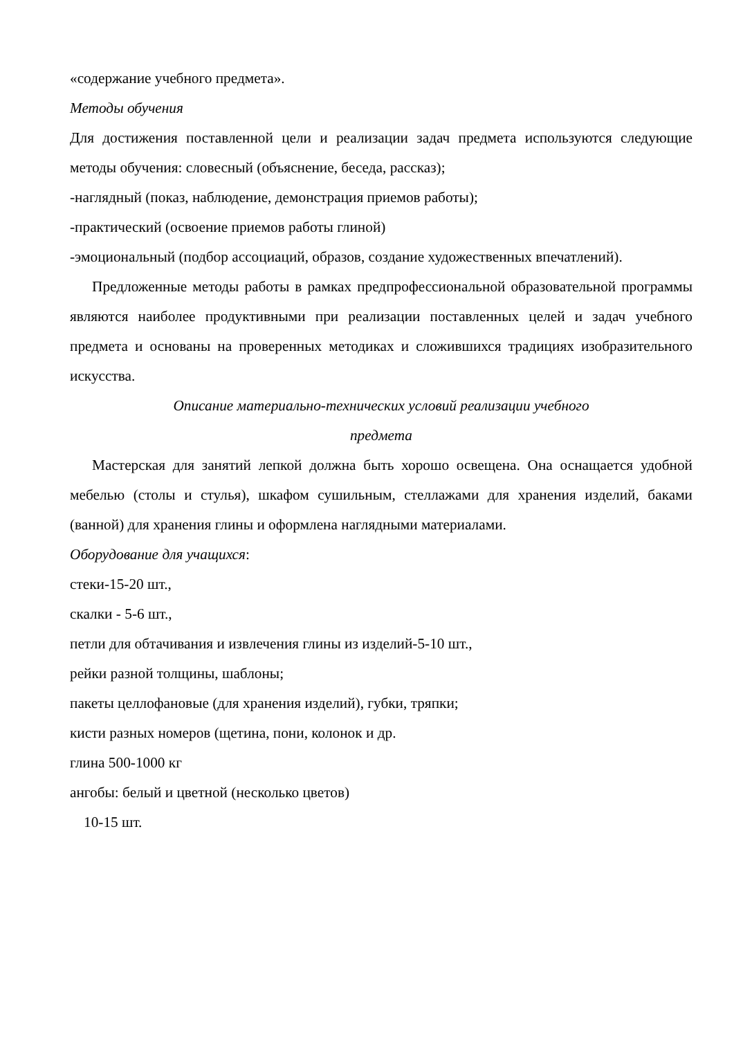«содержание учебного предмета».
Методы обучения
Для достижения поставленной цели и реализации задач предмета используются следующие методы обучения: словесный (объяснение, беседа, рассказ);
-наглядный (показ, наблюдение, демонстрация приемов работы);
-практический (освоение приемов работы глиной)
-эмоциональный (подбор ассоциаций, образов, создание художественных впечатлений).
Предложенные методы работы в рамках предпрофессиональной образовательной программы являются наиболее продуктивными при реализации поставленных целей и задач учебного предмета и основаны на проверенных методиках и сложившихся традициях изобразительного искусства.
Описание материально-технических условий реализации учебного
предмета
Мастерская для занятий лепкой должна быть хорошо освещена. Она оснащается удобной мебелью (столы и стулья), шкафом сушильным, стеллажами для хранения изделий, баками (ванной) для хранения глины и оформлена наглядными материалами.
Оборудование для учащихся:
стеки-15-20 шт.,
скалки - 5-6 шт.,
петли для обтачивания и извлечения глины из изделий-5-10 шт.,
рейки разной толщины, шаблоны;
пакеты целлофановые (для хранения изделий), губки, тряпки;
кисти разных номеров (щетина, пони, колонок и др.
глина 500-1000 кг
ангобы: белый и цветной (несколько цветов)
10-15 шт.